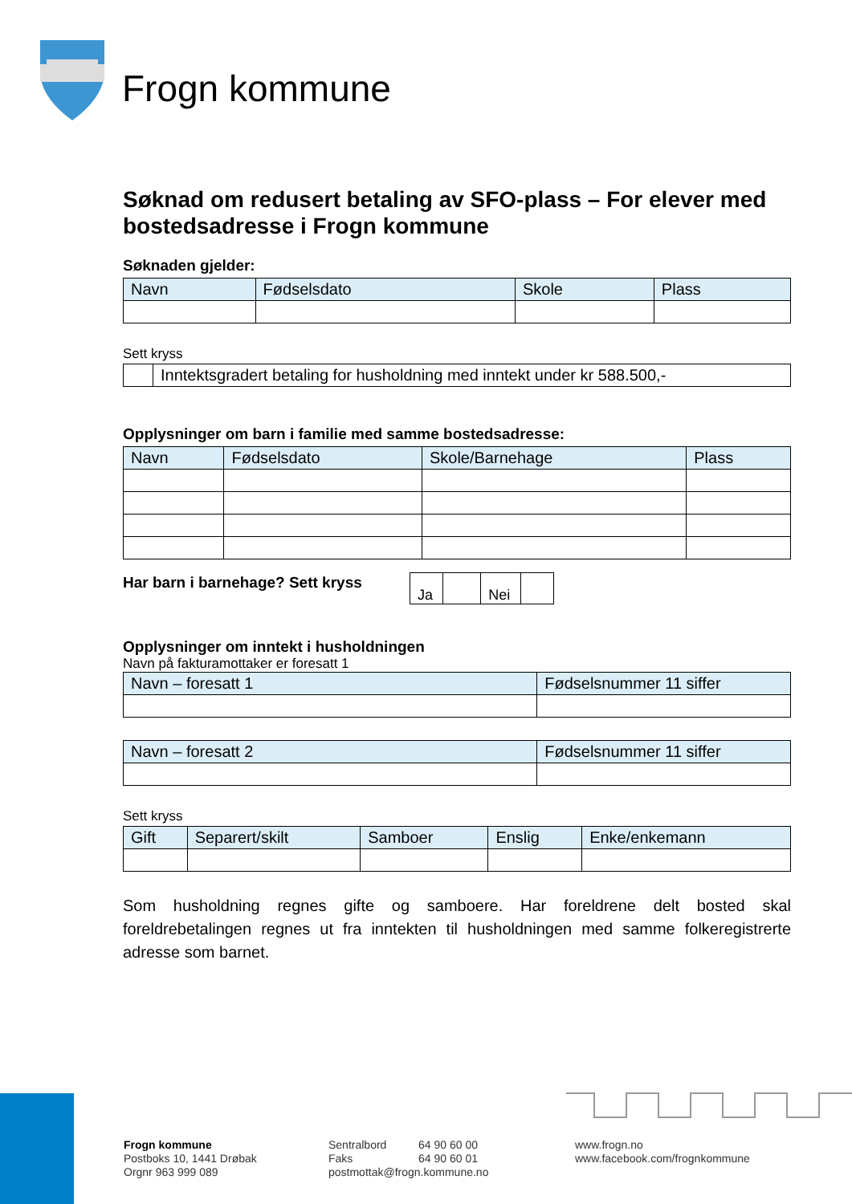Frogn kommune
Søknad om redusert betaling av SFO-plass – For elever med bostedsadresse i Frogn kommune
Søknaden gjelder:
| Navn | Fødselsdato | Skole | Plass |
| --- | --- | --- | --- |
Sett kryss
| | Inntektsgradert betaling for husholdning med inntekt under kr 588.500,- |
Opplysninger om barn i familie med samme bostedsadresse:
| Navn | Fødselsdato | Skole/Barnehage | Plass |
| --- | --- | --- | --- |
Har barn i barnehage? Sett kryss
| Ja | | Nei | |
Opplysninger om inntekt i husholdningen
Navn på fakturamottaker er foresatt 1
| Navn – foresatt 1 | Fødselsnummer 11 siffer |
| --- | --- |
| Navn – foresatt 2 | Fødselsnummer 11 siffer |
| --- | --- |
Sett kryss
| Gift | Separert/skilt | Samboer | Enslig | Enke/enkemann |
| --- | --- | --- | --- | --- |
Som husholdning regnes gifte og samboere. Har foreldrene delt bosted skal foreldrebetalingen regnes ut fra inntekten til husholdningen med samme folkeregistrerte adresse som barnet.
Frogn kommune
Postboks 10, 1441 Drøbak
Orgnr 963 999 089
Sentralbord 64 90 60 00
Faks 64 90 60 01
postmottak@frogn.kommune.no
www.frogn.no
www.facebook.com/frognkommune